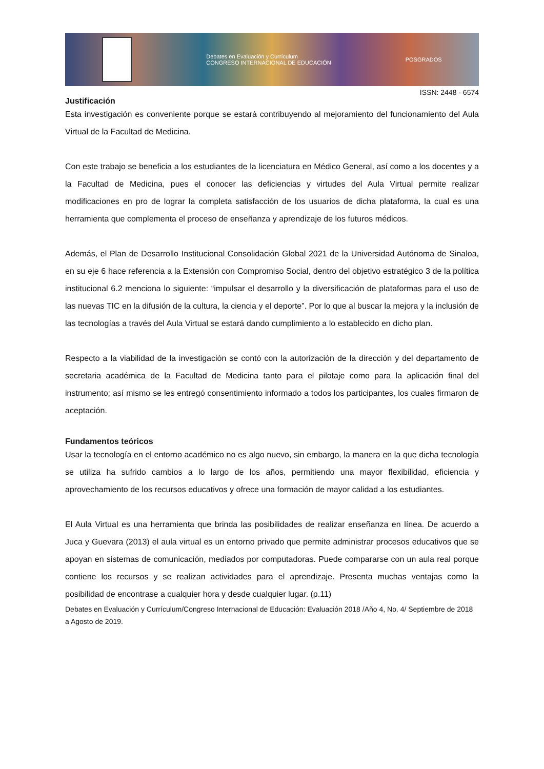Debates en Evaluación y Currículum
CONGRESO INTERNACIONAL DE EDUCACIÓN POSGRADOS
ISSN: 2448 - 6574
Justificación
Esta investigación es conveniente porque se estará contribuyendo al mejoramiento del funcionamiento del Aula Virtual de la Facultad de Medicina.
Con este trabajo se beneficia a los estudiantes de la licenciatura en Médico General, así como a los docentes y a la Facultad de Medicina, pues el conocer las deficiencias y virtudes del Aula Virtual permite realizar modificaciones en pro de lograr la completa satisfacción de los usuarios de dicha plataforma, la cual es una herramienta que complementa el proceso de enseñanza y aprendizaje de los futuros médicos.
Además, el Plan de Desarrollo Institucional Consolidación Global 2021 de la Universidad Autónoma de Sinaloa, en su eje 6 hace referencia a la Extensión con Compromiso Social, dentro del objetivo estratégico 3 de la política institucional 6.2 menciona lo siguiente: “impulsar el desarrollo y la diversificación de plataformas para el uso de las nuevas TIC en la difusión de la cultura, la ciencia y el deporte”. Por lo que al buscar la mejora y la inclusión de las tecnologías a través del Aula Virtual se estará dando cumplimiento a lo establecido en dicho plan.
Respecto a la viabilidad de la investigación se contó con la autorización de la dirección y del departamento de secretaria académica de la Facultad de Medicina tanto para el pilotaje como para la aplicación final del instrumento; así mismo se les entregó consentimiento informado a todos los participantes, los cuales firmaron de aceptación.
Fundamentos teóricos
Usar la tecnología en el entorno académico no es algo nuevo, sin embargo, la manera en la que dicha tecnología se utiliza ha sufrido cambios a lo largo de los años, permitiendo una mayor flexibilidad, eficiencia y aprovechamiento de los recursos educativos y ofrece una formación de mayor calidad a los estudiantes.
El Aula Virtual es una herramienta que brinda las posibilidades de realizar enseñanza en línea. De acuerdo a Juca y Guevara (2013) el aula virtual es un entorno privado que permite administrar procesos educativos que se apoyan en sistemas de comunicación, mediados por computadoras. Puede compararse con un aula real porque contiene los recursos y se realizan actividades para el aprendizaje. Presenta muchas ventajas como la posibilidad de encontrase a cualquier hora y desde cualquier lugar. (p.11)
Debates en Evaluación y Currículum/Congreso Internacional de Educación: Evaluación 2018 /Año 4, No. 4/ Septiembre de 2018 a Agosto de 2019.